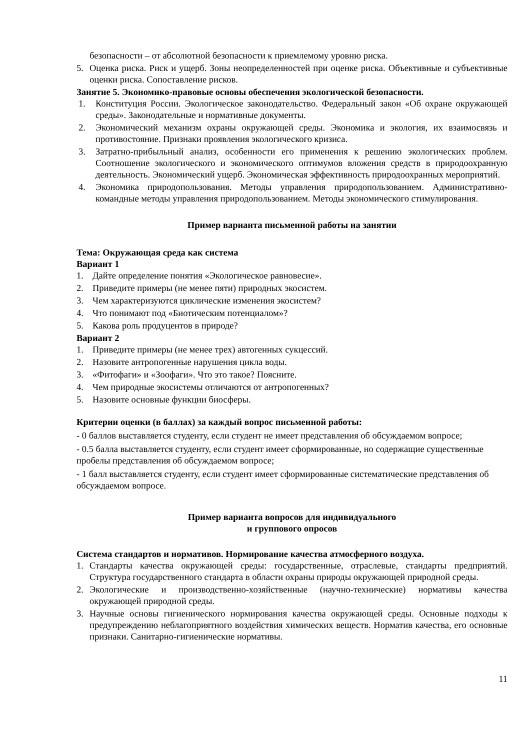безопасности – от абсолютной безопасности к приемлемому уровню риска.
5. Оценка риска. Риск и ущерб. Зоны неопределенностей при оценке риска. Объективные и субъективные оценки риска. Сопоставление рисков.
Занятие 5. Экономико-правовые основы обеспечения экологической безопасности.
1. Конституция России. Экологическое законодательство. Федеральный закон «Об охране окружающей среды». Законодательные и нормативные документы.
2. Экономический механизм охраны окружающей среды. Экономика и экология, их взаимосвязь и противостояние. Признаки проявления экологического кризиса.
3. Затратно-прибыльный анализ, особенности его применения к решению экологических проблем. Соотношение экологического и экономического оптимумов вложения средств в природоохранную деятельность. Экономический ущерб. Экономическая эффективность природоохранных мероприятий.
4. Экономика природопользования. Методы управления природопользованием. Административно-командные методы управления природопользованием. Методы экономического стимулирования.
Пример варианта письменной работы на занятии
Тема: Окружающая среда как система
Вариант 1
1. Дайте определение понятия «Экологическое равновесие».
2. Приведите примеры (не менее пяти) природных экосистем.
3. Чем характеризуются циклические изменения экосистем?
4. Что понимают под «Биотическим потенциалом»?
5. Какова роль продуцентов в природе?
Вариант 2
1. Приведите примеры (не менее трех) автогенных сукцессий.
2. Назовите антропогенные нарушения цикла воды.
3. «Фитофаги» и «Зоофаги». Что это такое? Поясните.
4. Чем природные экосистемы отличаются от антропогенных?
5. Назовите основные функции биосферы.
Критерии оценки (в баллах) за каждый вопрос письменной работы:
- 0 баллов выставляется студенту, если студент не имеет представления об обсуждаемом вопросе;
- 0.5 балла выставляется студенту, если студент имеет сформированные, но содержащие существенные пробелы представления об обсуждаемом вопросе;
- 1 балл выставляется студенту, если студент имеет сформированные систематические представления об обсуждаемом вопросе.
Пример варианта вопросов для индивидуального
и группового опросов
Система стандартов и нормативов. Нормирование качества атмосферного воздуха.
1. Стандарты качества окружающей среды: государственные, отраслевые, стандарты предприятий. Структура государственного стандарта в области охраны природы окружающей природной среды.
2. Экологические и производственно-хозяйственные (научно-технические) нормативы качества окружающей природной среды.
3. Научные основы гигиенического нормирования качества окружающей среды. Основные подходы к предупреждению неблагоприятного воздействия химических веществ. Норматив качества, его основные признаки. Санитарно-гигиенические нормативы.
11